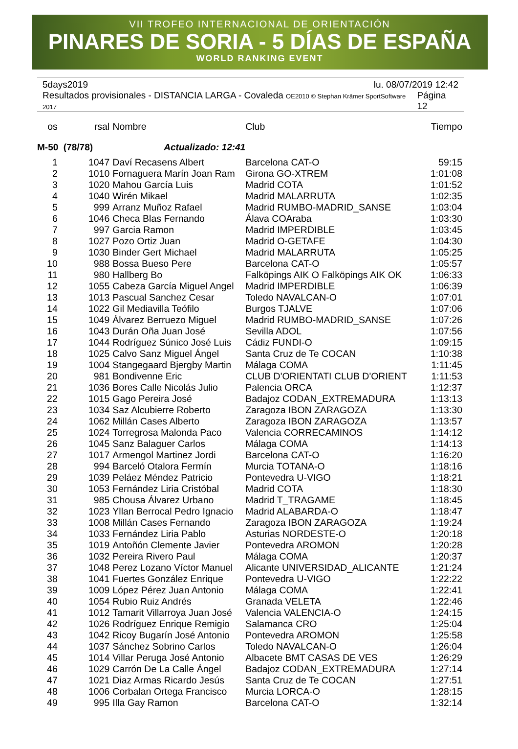VII TROFEO INTERNACIONAL DE ORIENTACIÓN
PINARES DE SORIA - 5 DÍAS DE ESPAÑA
WORLD RANKING EVENT
5days2019 lu. 08/07/2019 12:42
Resultados provisionales - DISTANCIA LARGA - Covaleda OE2010 © Stephan Krämer SportSoftware 2017 Página 12
| os | rsal | Nombre | Club | Tiempo |
| --- | --- | --- | --- | --- |
| M-50 (78/78) Actualizado: 12:41 | | | | |
| 1 | 1047 | Daví Recasens Albert | Barcelona CAT-O | 59:15 |
| 2 | 1010 | Fornaguera Marín Joan Ram | Girona GO-XTREM | 1:01:08 |
| 3 | 1020 | Mahou García Luis | Madrid COTA | 1:01:52 |
| 4 | 1040 | Wirén Mikael | Madrid MALARRUTA | 1:02:35 |
| 5 | 999 | Arranz Muñoz Rafael | Madrid RUMBO-MADRID_SANSE | 1:03:04 |
| 6 | 1046 | Checa Blas Fernando | Álava COAraba | 1:03:30 |
| 7 | 997 | Garcia Ramon | Madrid IMPERDIBLE | 1:03:45 |
| 8 | 1027 | Pozo Ortiz Juan | Madrid O-GETAFE | 1:04:30 |
| 9 | 1030 | Binder Gert Michael | Madrid MALARRUTA | 1:05:25 |
| 10 | 988 | Bossa Bueso Pere | Barcelona CAT-O | 1:05:57 |
| 11 | 980 | Hallberg Bo | Falköpings AIK O Falköpings AIK OK | 1:06:33 |
| 12 | 1055 | Cabeza García Miguel Angel | Madrid IMPERDIBLE | 1:06:39 |
| 13 | 1013 | Pascual Sanchez Cesar | Toledo NAVALCAN-O | 1:07:01 |
| 14 | 1022 | Gil Mediavilla Teófilo | Burgos TJALVE | 1:07:06 |
| 15 | 1049 | Álvarez Berruezo Miguel | Madrid RUMBO-MADRID_SANSE | 1:07:26 |
| 16 | 1043 | Durán Oña Juan José | Sevilla ADOL | 1:07:56 |
| 17 | 1044 | Rodríguez Súnico José Luis | Cádiz FUNDI-O | 1:09:15 |
| 18 | 1025 | Calvo Sanz Miguel Ángel | Santa Cruz de Te COCAN | 1:10:38 |
| 19 | 1004 | Stangegaard Bjergby Martin | Málaga COMA | 1:11:45 |
| 20 | 981 | Bondivenne Eric | CLUB D'ORIENTATI CLUB D'ORIENT | 1:11:53 |
| 21 | 1036 | Bores Calle Nicolás Julio | Palencia ORCA | 1:12:37 |
| 22 | 1015 | Gago Pereira José | Badajoz CODAN_EXTREMADURA | 1:13:13 |
| 23 | 1034 | Saz Alcubierre Roberto | Zaragoza IBON ZARAGOZA | 1:13:30 |
| 24 | 1062 | Millán Cases Alberto | Zaragoza IBON ZARAGOZA | 1:13:57 |
| 25 | 1024 | Torregrosa Malonda Paco | Valencia CORRECAMINOS | 1:14:12 |
| 26 | 1045 | Sanz Balaguer Carlos | Málaga COMA | 1:14:13 |
| 27 | 1017 | Armengol Martinez Jordi | Barcelona CAT-O | 1:16:20 |
| 28 | 994 | Barceló Otalora Fermín | Murcia TOTANA-O | 1:18:16 |
| 29 | 1039 | Peláez Méndez Patricio | Pontevedra U-VIGO | 1:18:21 |
| 30 | 1053 | Fernández Liria Cristóbal | Madrid COTA | 1:18:30 |
| 31 | 985 | Chousa Álvarez Urbano | Madrid T_TRAGAME | 1:18:45 |
| 32 | 1023 | Yllan Berrocal Pedro Ignacio | Madrid ALABARDA-O | 1:18:47 |
| 33 | 1008 | Millán Cases Fernando | Zaragoza IBON ZARAGOZA | 1:19:24 |
| 34 | 1033 | Fernández Liria Pablo | Asturias NORDESTE-O | 1:20:18 |
| 35 | 1019 | Antoñón Clemente Javier | Pontevedra AROMON | 1:20:28 |
| 36 | 1032 | Pereira Rivero Paul | Málaga COMA | 1:20:37 |
| 37 | 1048 | Perez Lozano Víctor Manuel | Alicante UNIVERSIDAD_ALICANTE | 1:21:24 |
| 38 | 1041 | Fuertes González Enrique | Pontevedra U-VIGO | 1:22:22 |
| 39 | 1009 | López Pérez Juan Antonio | Málaga COMA | 1:22:41 |
| 40 | 1054 | Rubio Ruiz Andrés | Granada VELETA | 1:22:46 |
| 41 | 1012 | Tamarit Villarroya Juan José | Valencia VALENCIA-O | 1:24:15 |
| 42 | 1026 | Rodríguez Enrique Remigio | Salamanca CRO | 1:25:04 |
| 43 | 1042 | Ricoy Bugarín José Antonio | Pontevedra AROMON | 1:25:58 |
| 44 | 1037 | Sánchez Sobrino Carlos | Toledo NAVALCAN-O | 1:26:04 |
| 45 | 1014 | Villar Peruga José Antonio | Albacete BMT CASAS DE VES | 1:26:29 |
| 46 | 1029 | Carrón De La Calle Ángel | Badajoz CODAN_EXTREMADURA | 1:27:14 |
| 47 | 1021 | Diaz Armas Ricardo Jesús | Santa Cruz de Te COCAN | 1:27:51 |
| 48 | 1006 | Corbalan Ortega Francisco | Murcia LORCA-O | 1:28:15 |
| 49 | 995 | Illa Gay Ramon | Barcelona CAT-O | 1:32:14 |